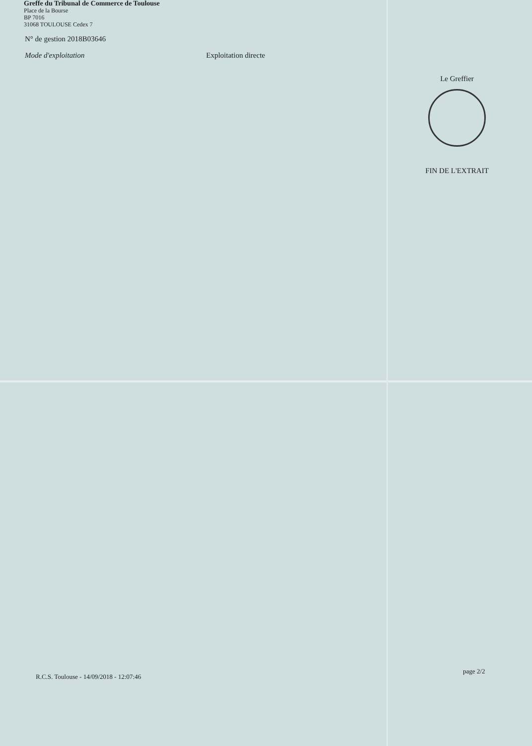Greffe du Tribunal de Commerce de Toulouse
Place de la Bourse
BP 7016
31068 TOULOUSE Cedex 7
N° de gestion 2018B03646
Mode d'exploitation Exploitation directe
Le Greffier
FIN DE L'EXTRAIT
page 2/2
R.C.S. Toulouse - 14/09/2018 - 12:07:46